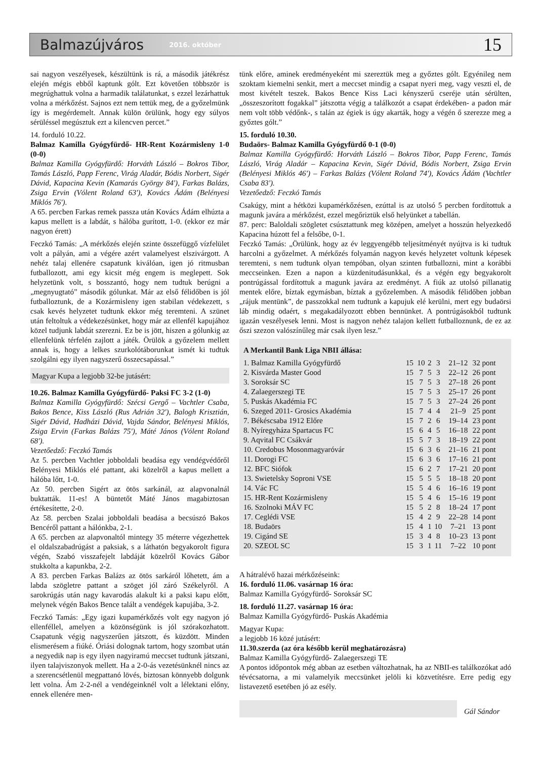Balmazújváros 2016. október 15
sai nagyon veszélyesek, készültünk is rá, a második játékrész elején mégis ebből kaptunk gólt. Ezt követően többször is megrúghattuk volna a harmadik találatunkat, s ezzel lezárhattuk volna a mérkőzést. Sajnos ezt nem tettük meg, de a győzelmünk így is megérdemelt. Annak külön örülünk, hogy egy súlyos sérüléssel megúsztuk ezt a kilencven percet.”
14. forduló 10.22.
Balmaz Kamilla Gyógyfürdő- HR-Rent Kozármisleny 1-0 (0-0)
Balmaz Kamilla Gyógyfürdő: Horváth László – Bokros Tibor, Tamás László, Papp Ferenc, Virág Aladár, Bódis Norbert, Sigér Dávid, Kapacina Kevin (Kamarás György 84'), Farkas Balázs, Zsiga Ervin (Vólent Roland 63'), Kovács Ádám (Belényesi Miklós 76').
A 65. percben Farkas remek passza után Kovács Ádám elhúzta a kapus mellett is a labdát, s hálóba gurított, 1-0. (ekkor ez már nagyon érett)
Feczkó Tamás: „A mérkőzés elején szinte összefüggő vízfelület volt a pályán, ami a végére azért valamelyest elszivárgott. A nehéz talaj ellenére csapatunk kiválóan, igen jó ritmusban futballozott, ami egy kicsit még engem is meglepett. Sok helyzetünk volt, s bosszantó, hogy nem tudtuk berúgni a „megnyugtató” második gólunkat. Már az első félidőben is jól futballoztunk, de a Kozármisleny igen stabilan védekezett, s csak kevés helyzetet tudtunk ekkor még teremteni. A szünet után feltoltuk a védekezésünket, hogy már az ellenfél kapujához közel tudjunk labdát szerezni. Ez be is jött, hiszen a gólunkig az ellenfelünk térfelén zajlott a játék. Örülök a győzelem mellett annak is, hogy a lelkes szurkolótáborunkat ismét ki tudtuk szolgálni egy ilyen nagyszerű összecsapással.”
Magyar Kupa a legjobb 32-be jutásért:
10.26. Balmaz Kamilla Gyógyfürdő- Paksi FC 3-2 (1-0)
Balmaz Kamilla Gyógyfürdő: Szécsi Gergő – Vachtler Csaba, Bakos Bence, Kiss László (Rus Adrián 32'), Balogh Krisztián, Sigér Dávid, Hadházi Dávid, Vajda Sándor, Belényesi Miklós, Zsiga Ervin (Farkas Balázs 75'), Máté János (Vólent Roland 68').
Vezetőedző: Feczkó Tamás
Az 5. percben Vachtler jobboldali beadása egy vendégvédőről Belényesi Miklós elé pattant, aki közelről a kapus mellett a hálóba lőtt, 1-0.
Az 50. percben Sigért az ötös sarkánál, az alapvonalnál buktatták. 11-es! A büntetőt Máté János magabiztosan értékesítette, 2-0.
Az 58. percben Szalai jobboldali beadása a becsúszó Bakos Bencéről pattant a hálónkba, 2-1.
A 65. percben az alapvonaltól mintegy 35 méterre végezhettek el oldalszabadrúgást a paksiak, s a láthatón begyakorolt figura végén, Szabó visszafejelt labdáját közelről Kovács Gábor stukkolta a kapunkba, 2-2.
A 83. percben Farkas Balázs az ötös sarkáról lőhetett, ám a labda szögletre pattant a szöget jól záró Székelyről. A sarokrúgás után nagy kavarodás alakult ki a paksi kapu előtt, melynek végén Bakos Bence talált a vendégek kapujába, 3-2.
Feczkó Tamás: „Egy igazi kupamérkőzés volt egy nagyon jó ellenféllel, amelyen a közönségünk is jól szórakozhatott. Csapatunk végig nagyszerűen játszott, és küzdött. Minden elismerésem a fiúké. Óriási dolognak tartom, hogy szombat után a negyedik nap is egy ilyen nagyiramú meccset tudtunk játszani, ilyen talajviszonyok mellett. Ha a 2-0-ás vezetésünknél nincs az a szerencsétlenül megpattanó lövés, biztosan könnyebb dolgunk lett volna. Ám 2-2-nél a vendégeinknél volt a lélektani előny, ennek ellenére men-
tünk előre, aminek eredményeként mi szereztük meg a győztes gólt. Egyénileg nem szoktam kiemelni senkit, mert a meccset mindig a csapat nyeri meg, vagy veszti el, de most kivételt teszek. Bakos Bence Kiss Laci kényszerű cseréje után sérülten, „összeszorított fogakkal” játszotta végig a találkozót a csapat érdekében- a padon már nem volt több védőnk-, s talán az égiek is úgy akarták, hogy a végén ő szerezze meg a győztes gólt.”
15. forduló 10.30.
Budaörs- Balmaz Kamilla Gyógyfürdő 0-1 (0-0)
Balmaz Kamilla Gyógyfürdő: Horváth László – Bokros Tibor, Papp Ferenc, Tamás László, Virág Aladár – Kapacina Kevin, Sigér Dávid, Bódis Norbert, Zsiga Ervin (Belényesi Miklós 46') – Farkas Balázs (Vólent Roland 74'), Kovács Ádám (Vachtler Csaba 83').
Vezetőedző: Feczkó Tamás
Csakúgy, mint a hétközi kupamérkőzésen, ezúttal is az utolsó 5 percben fordítottuk a magunk javára a mérkőzést, ezzel megőriztük első helyünket a tabellán.
87. perc: Baloldali szögletet csúsztattunk meg középen, amelyet a hosszún helyezkedő Kapacina húzott fel a felsőbe, 0-1.
Feczkó Tamás: „Örülünk, hogy az év leggyengébb teljesítményét nyújtva is ki tudtuk harcolni a győzelmet. A mérkőzés folyamán nagyon kevés helyzetet voltunk képesek teremteni, s nem tudtunk olyan tempóban, olyan szinten futballozni, mint a korábbi meccseinken. Ezen a napon a küzdenitudásunkkal, és a végén egy begyakorolt pontrúgással fordítottuk a magunk javára az eredményt. A fiúk az utolsó pillanatig mentek előre, bíztak egymásban, bíztak a győzelemben. A második félidőben jobban „rájuk mentünk”, de passzokkal nem tudtunk a kapujuk elé kerülni, mert egy budaörsi láb mindig odaért, s megakadályozott ebben bennünket. A pontrúgásokból tudtunk igazán veszélyesek lenni. Most is nagyon nehéz talajon kellett futballoznunk, de ez az őszi szezon valószínűleg már csak ilyen lesz.”
A Merkantil Bank Liga NBII állása:
| 1. Balmaz Kamilla Gyógyfürdő | 15 | 10 | 2 | 3 | 21–12 | 32 pont |
| 2. Kisvárda Master Good | 15 | 7 | 5 | 3 | 22–12 | 26 pont |
| 3. Soroksár SC | 15 | 7 | 5 | 3 | 27–18 | 26 pont |
| 4. Zalaegerszegi TE | 15 | 7 | 5 | 3 | 25–17 | 26 pont |
| 5. Puskás Akadémia FC | 15 | 7 | 5 | 3 | 27–24 | 26 pont |
| 6. Szeged 2011- Grosics Akadémia | 15 | 7 | 4 | 4 | 21–9 | 25 pont |
| 7. Békéscsaba 1912 Előre | 15 | 7 | 2 | 6 | 19–14 | 23 pont |
| 8. Nyíregyháza Spartacus FC | 15 | 6 | 4 | 5 | 16–18 | 22 pont |
| 9. Aqvital FC Csákvár | 15 | 5 | 7 | 3 | 18–19 | 22 pont |
| 10. Credobus Mosonmagyaróvár | 15 | 6 | 3 | 6 | 21–16 | 21 pont |
| 11. Dorogi FC | 15 | 6 | 3 | 6 | 17–16 | 21 pont |
| 12. BFC Siófok | 15 | 6 | 2 | 7 | 17–21 | 20 pont |
| 13. Swietelsky Soproni VSE | 15 | 5 | 5 | 5 | 18–18 | 20 pont |
| 14. Vác FC | 15 | 5 | 4 | 6 | 16–16 | 19 pont |
| 15. HR-Rent Kozármisleny | 15 | 5 | 4 | 6 | 15–16 | 19 pont |
| 16. Szolnoki MÁV FC | 15 | 5 | 2 | 8 | 18–24 | 17 pont |
| 17. Ceglédi VSE | 15 | 4 | 2 | 9 | 22–28 | 14 pont |
| 18. Budaörs | 15 | 4 | 1 | 10 | 7–21 | 13 pont |
| 19. Cigánd SE | 15 | 3 | 4 | 8 | 10–23 | 13 pont |
| 20. SZEOL SC | 15 | 3 | 1 | 11 | 7–22 | 10 pont |
A hátralévő hazai mérkőzéseink:
16. forduló 11.06. vasárnap 16 óra:
Balmaz Kamilla Gyógyfürdő- Soroksár SC
18. forduló 11.27. vasárnap 16 óra:
Balmaz Kamilla Gyógyfürdő- Puskás Akadémia
Magyar Kupa:
a legjobb 16 közé jutásért:
11.30.szerda (az óra később kerül meghatározásra)
Balmaz Kamilla Gyógyfürdő- Zalaegerszegi TE
A pontos időpontok még abban az esetben változhatnak, ha az NBII-es találkozókat adó tévécsatorna, a mi valamelyik meccsünket jelöli ki közvetítésre. Erre pedig egy listavezető esetében jó az esély.
Gál Sándor